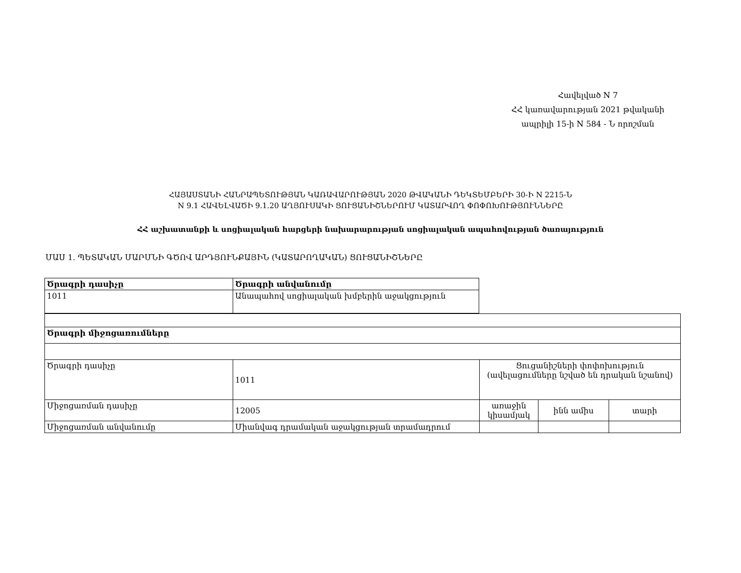Հավելված N 7
ՀՀ կառավարության 2021 թվականի
ապրիլի 15-ի N 584 - Ն որոշման
ՀԱՅԱՍՏԱՆԻ ՀԱՆՐԱՊԵՏՈՒԹՅԱՆ ԿԱՌԱՎԱՐՈՒԹՅԱՆ 2020 ԹՎԱԿԱՆԻ ԴԵԿՏԵՄԲԵՐԻ 30-Ի N 2215-Ն
N 9.1 ՀԱՎԵԼՎԱԾԻ 9.1.20 ԱՂՅՈՒՍԱԿԻ ՑՈՒՑԱՆԻՇՆԵՐՈՒՄ ԿԱՏԱՐՎՈՂ ՓՈՓՈԽՈՒԹՅՈՒՆՆԵՐԸ
ՀՀ աշխատանքի և սոցիալական հարցերի նախարարության սոցիալական ապահովության ծառայություն
ՄԱՍ 1. ՊԵՏԱԿԱՆ ՄԱՐՄՆԻ ԳԾՈՎ ԱՐԴՅՈՒՆՔԱՅԻՆ (ԿԱՏԱՐՈՂԱԿԱՆ) ՑՈՒՑԱՆԻՇՆԵՐԸ
| Ծրագրի դասիչը | Ծրագրի անվանումը |
| 1011 | Անապահով սոցիալական խմբերին աջակցություն |
| Ծրագրի միջոցառումները | | | | |
| Ծրագրի դասիչը | 1011 | Ցուցանիշների փոփոխություն (ավելացումները նշված են դրական նշանով) | | |
| Միջոցառման դասիչը | 12005 | առաջին կիսամյակ | ինն ամիս | տարի |
| Միջոցառման անվանումը | Միանվագ դրամական աջակցության տրամադրում | | | |